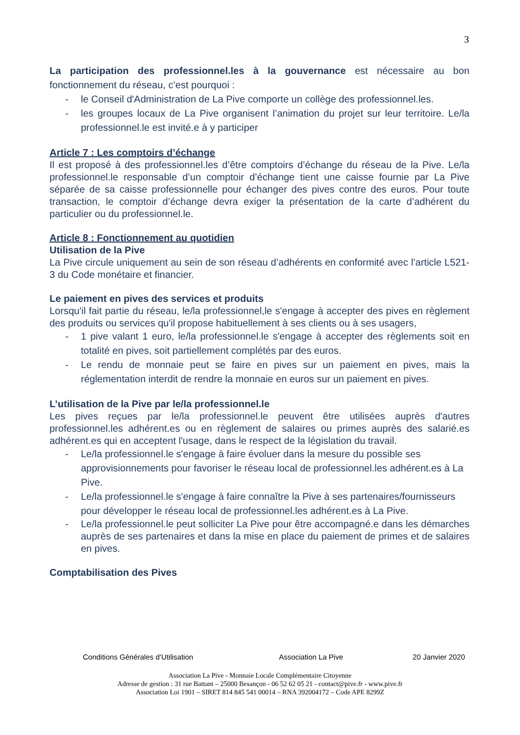3
La participation des professionnel.les à la gouvernance est nécessaire au bon fonctionnement du réseau, c’est pourquoi :
- le Conseil d'Administration de La Pive comporte un collège des professionnel.les.
- les groupes locaux de La Pive organisent l’animation du projet sur leur territoire. Le/la professionnel.le est invité.e à y participer
Article 7 : Les comptoirs d’échange
Il est proposé à des professionnel.les d’être comptoirs d’échange du réseau de la Pive. Le/la professionnel.le responsable d’un comptoir d’échange tient une caisse fournie par La Pive séparée de sa caisse professionnelle pour échanger des pives contre des euros. Pour toute transaction, le comptoir d’échange devra exiger la présentation de la carte d’adhérent du particulier ou du professionnel.le.
Article 8 : Fonctionnement au quotidien
Utilisation de la Pive
La Pive circule uniquement au sein de son réseau d’adhérents en conformité avec l’article L521-3 du Code monétaire et financier.
Le paiement en pives des services et produits
Lorsqu'il fait partie du réseau, le/la professionnel,le s'engage à accepter des pives en règlement des produits ou services qu'il propose habituellement à ses clients ou à ses usagers,
- 1 pive valant 1 euro, le/la professionnel.le s'engage à accepter des règlements soit en totalité en pives, soit partiellement complétés par des euros.
- Le rendu de monnaie peut se faire en pives sur un paiement en pives, mais la réglementation interdit de rendre la monnaie en euros sur un paiement en pives.
L’utilisation de la Pive par le/la professionnel.le
Les pives reçues par le/la professionnel.le peuvent être utilisées auprès d'autres professionnel.les adhérent.es ou en règlement de salaires ou primes auprès des salarié.es adhérent.es qui en acceptent l'usage, dans le respect de la législation du travail.
- Le/la professionnel.le s'engage à faire évoluer dans la mesure du possible ses approvisionnements pour favoriser le réseau local de professionnel.les adhérent.es à La Pive.
- Le/la professionnel.le s'engage à faire connaître la Pive à ses partenaires/fournisseurs pour développer le réseau local de professionnel.les adhérent.es à La Pive.
- Le/la professionnel.le peut solliciter La Pive pour être accompagné.e dans les démarches auprès de ses partenaires et dans la mise en place du paiement de primes et de salaires en pives.
Comptabilisation des Pives
Conditions Générales d’Utilisation Association La Pive 20 Janvier 2020
Association La Pive - Monnaie Locale Complémentaire Citoyenne
Adresse de gestion : 31 rue Battant – 25000 Besançon - 06 52 62 05 21 - contact@pive.fr - www.pive.fr
Association Loi 1901 – SIRET 814 845 541 00014 – RNA 392004172 – Code APE 8299Z